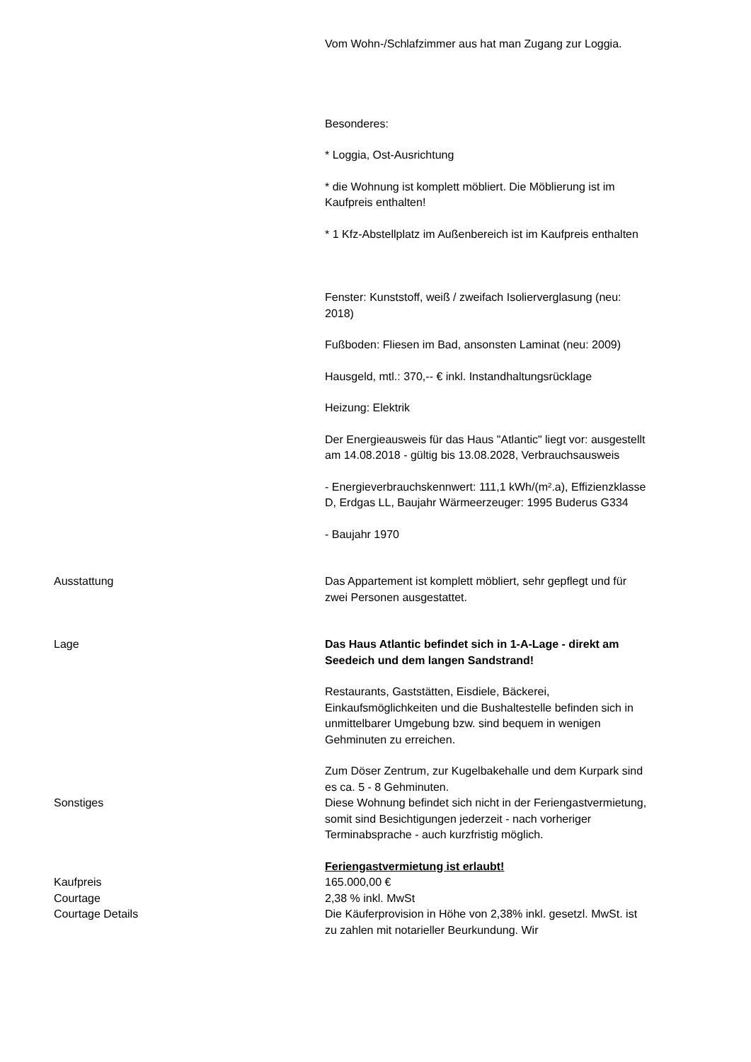Vom Wohn-/Schlafzimmer aus hat man Zugang zur Loggia.
Besonderes:
* Loggia, Ost-Ausrichtung
* die Wohnung ist komplett möbliert. Die Möblierung ist im Kaufpreis enthalten!
* 1 Kfz-Abstellplatz im Außenbereich ist im Kaufpreis enthalten
Fenster: Kunststoff, weiß / zweifach Isolierverglasung (neu: 2018)
Fußboden: Fliesen im Bad, ansonsten Laminat (neu: 2009)
Hausgeld, mtl.: 370,-- € inkl. Instandhaltungsrücklage
Heizung: Elektrik
Der Energieausweis für das Haus "Atlantic" liegt vor: ausgestellt am 14.08.2018 - gültig bis 13.08.2028, Verbrauchsausweis
- Energieverbrauchskennwert: 111,1 kWh/(m².a), Effizienzklasse D, Erdgas LL, Baujahr Wärmeerzeuger: 1995 Buderus G334
- Baujahr 1970
Ausstattung Das Appartement ist komplett möbliert, sehr gepflegt und für zwei Personen ausgestattet.
Lage Das Haus Atlantic befindet sich in 1-A-Lage - direkt am Seedeich und dem langen Sandstrand!
Restaurants, Gaststätten, Eisdiele, Bäckerei, Einkaufsmöglichkeiten und die Bushaltestelle befinden sich in unmittelbarer Umgebung bzw. sind bequem in wenigen Gehminuten zu erreichen.
Zum Döser Zentrum, zur Kugelbakehalle und dem Kurpark sind es ca. 5 - 8 Gehminuten.
Sonstiges Diese Wohnung befindet sich nicht in der Feriengastvermietung, somit sind Besichtigungen jederzeit - nach vorheriger Terminabsprache - auch kurzfristig möglich.
Feriengastvermietung ist erlaubt!
Kaufpreis 165.000,00 €
Courtage 2,38 % inkl. MwSt
Courtage Details Die Käuferprovision in Höhe von 2,38% inkl. gesetzl. MwSt. ist zu zahlen mit notarieller Beurkundung. Wir